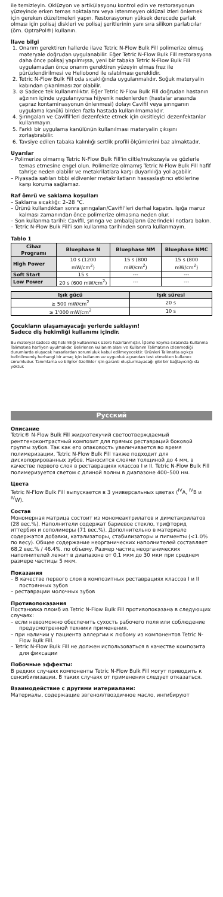ile temizleyin. Oklüzyon ve artikülasyonu kontrol edin ve restorasyonun yüzeyinde erken temas noktalarını veya istenmeyen oklüzal izleri önlemek için gereken düzeltmeleri yapın. Restorasyonun yüksek derecede parlak olması için polisaj diskleri ve polisaj şeritlerinin yanı sıra silikon parlatıcılar (örn. OptraPol®) kullanın.
İlave bilgi
1. Onarım gerektiren hallerde ilave Tetric N-Flow Bulk Fill polimerize olmuş materyale doğrudan uygulanabilir. Eğer Tetric N-Flow Bulk Fill restorasyona daha önce polisaj yapılmışsa, yeni bir tabaka Tetric N-Flow Bulk Fill uygulamadan önce onarım gerektiren yüzeyin elmas frez ile pürüzlendirilmesi ve Heliobond ile ıslatılması gereklidir.
2. Tetric N-Flow Bulk Fill oda sıcaklığında uygulanmalıdır. Soğuk materyalin kabından çıkarılması zor olabilir.
3. ⊘ Sadece tek kullanımlıktır. Eğer Tetric N-Flow Bulk Fill doğrudan hastanın ağzının içinde uygulanıyorsa hijyenik nedenlerden (hastalar arasında çapraz kontaminasyonun önlenmesi) dolayı Cavifil veya şırınganın uygulama kanülü birden fazla hastada kullanılmamalıdır.
4. Şırıngaları ve Cavifil'leri dezenfekte etmek için oksitleyici dezenfektanlar kullanmayın.
5. Farklı bir uygulama kanülünün kullanılması materyalin çıkışını zorlaştırabilir.
6. Tavsiye edilen tabaka kalınlığı sertlik profili ölçümlerini baz almaktadır.
Uyarılar
– Polimerize olmamış Tetric N-Flow Bulk Fill'in ciltle/mukozayla ve gözlerle temas etmesine engel olun. Polimerize olmamış Tetric N-Flow Bulk Fill hafif tahrişe neden olabilir ve metakrilatlara karşı duyarlılığa yol açabilir.
– Piyasada satılan tıbbi eldivenler metakrilatların hassaslaştırıcı etkilerine karşı koruma sağlamaz.
Raf ömrü ve saklama koşulları
– Saklama sıcaklığı: 2–28 °C.
– Ürünü kullandıktan sonra şırıngaları/Cavifil'leri derhal kapatın. Işığa maruz kalması zamanından önce polimerize olmasına neden olur.
– Son kullanma tarihi: Cavifil, şırınga ve ambalajların üzerindeki notlara bakın.
– Tetric N-Flow Bulk Fill'i son kullanma tarihinden sonra kullanmayın.
Tablo 1
| Cihaz Programı | Bluephase N | Bluephase NM | Bluephase NMC |
| --- | --- | --- | --- |
| High Power | 10 s (1200 mW/cm<sup>2</sup>) | 15 s (800 mW/cm<sup>2</sup>) | 15 s (800 mW/cm<sup>2</sup>) |
| Soft Start | 15 s | --- | --- |
| Low Power | 20 s (600 mW/cm<sup>2</sup>) | --- | --- |
| Işık gücü | Işık süresi |
| --- | --- |
| ≥ 500 mW/cm<sup>2</sup> | 20 s |
| ≥ 1'000 mW/cm<sup>2</sup> | 10 s |
Çocukların ulaşamayacağı yerlerde saklayın!
Sadece diş hekimliği kullanımı içindir.
Bu materyal sadece diş hekimliği kullanılmak üzere hazırlanmıştır. İşleme koyma sırasında Kullanma Talimatına harfiyen uyulmalıdır. Belirlenen kullanım alanı ve Kullanım Talimatının izlenmediği durumlarda oluşacak hasarlardan sorumluluk kabul edilmeyecektir. Ürünleri Talimatta açıkça belirtilmemiş herhangi bir amaç için kullanım ve uygunluk açısından test etmekten kullanıcı sorumludur. Tanımlama ve bilgiler özellikler için garanti oluşturmayacağı gibi bir bağlayıcılığı da yoktur.
Русский
Описание
Tetric® N-Flow Bulk Fill жидкотекучий светоотверждаемый рентгеноконтрастный композит для прямых реставраций боковой группы зубов. Так как его опаковость увеличивается во время полимеризации, Tetric N-Flow Bulk Fill также подходит для дисколорированных зубов. Наносится слоями толщиной до 4 мм, в качестве первого слоя в реставрациях классов I и II. Tetric N-Flow Bulk Fill полимеризуется светом с длиной волны в диапазоне 400–500 нм.
Цвета
Tetric N-Flow Bulk Fill выпускается в 3 универсальных цветах (<sup>IV</sup>A, <sup>IV</sup>B и <sup>IV</sup>W).
Состав
Мономерная матрица состоит из мономеактрилатов и диметакрилатов (28 вес.%). Наполнители содержат бариевое стекло, трифторид иттербия и сополимеры (71 вес.%). Дополнительно в материале содержатся добавки, катализаторы, стабилизаторы и пигменты (<1.0% по весу). Общее содержание неорганических наполнителей составляет 68,2 вес.% / 46.4%. по объему. Размер частиц неорганических наполнителей лежит в диапазоне от 0,1 мкм до 30 мкм при среднем размере частицы 5 мкм.
Показания
– В качестве первого слоя в композитных реставрациях классов I и II постоянных зубов
– реставрации молочных зубов
Противопоказания
Постановка пломб из Tetric N-Flow Bulk Fill противопоказана в следующих случаях:
– если невозможно обеспечить сухость рабочего поля или соблюдение предусмотренной техники применения.
– при наличии у пациента аллергии к любому из компонентов Tetric N-Flow Bulk Fill.
– Tetric N-Flow Bulk Fill не должен использоваться в качестве композита для фиксации
Побочные эффекты:
В редких случаях компоненты Tetric N-Flow Bulk Fill могут приводить к сенсибилизации. В таких случаях от применения следует отказаться.
Взаимодействие с другими материалами:
Материалы, содержащие эвгенол/гвоздичное масло, ингибируют